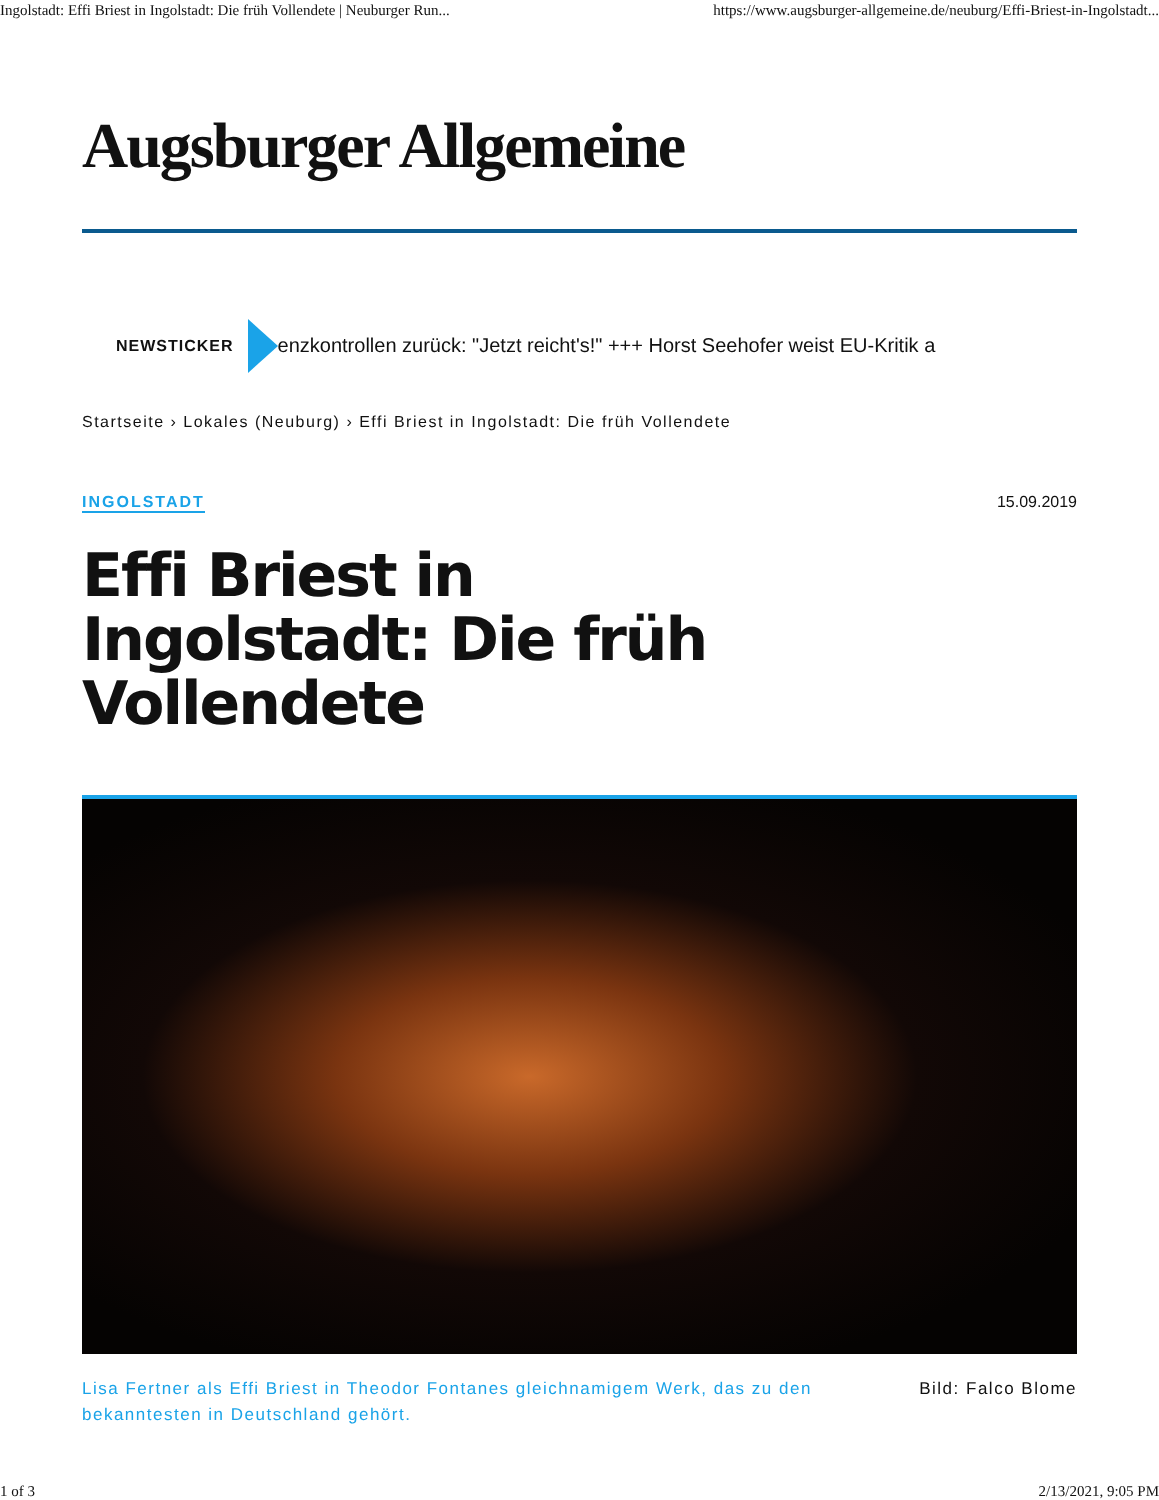Ingolstadt: Effi Briest in Ingolstadt: Die früh Vollendete | Neuburger Run... https://www.augsburger-allgemeine.de/neuburg/Effi-Briest-in-Ingolstadt...
Augsburger Allgemeine
NEWSTICKER
enzkontrollen zurück: "Jetzt reicht's!" +++ Horst Seehofer weist EU-Kritik a
Startseite › Lokales (Neuburg) › Effi Briest in Ingolstadt: Die früh Vollendete
INGOLSTADT 15.09.2019
Effi Briest in Ingolstadt: Die früh Vollendete
Lisa Fertner als Effi Briest in Theodor Fontanes gleichnamigem Werk, das zu den bekanntesten in Deutschland gehört.
Bild: Falco Blome
1 of 3 2/13/2021, 9:05 PM